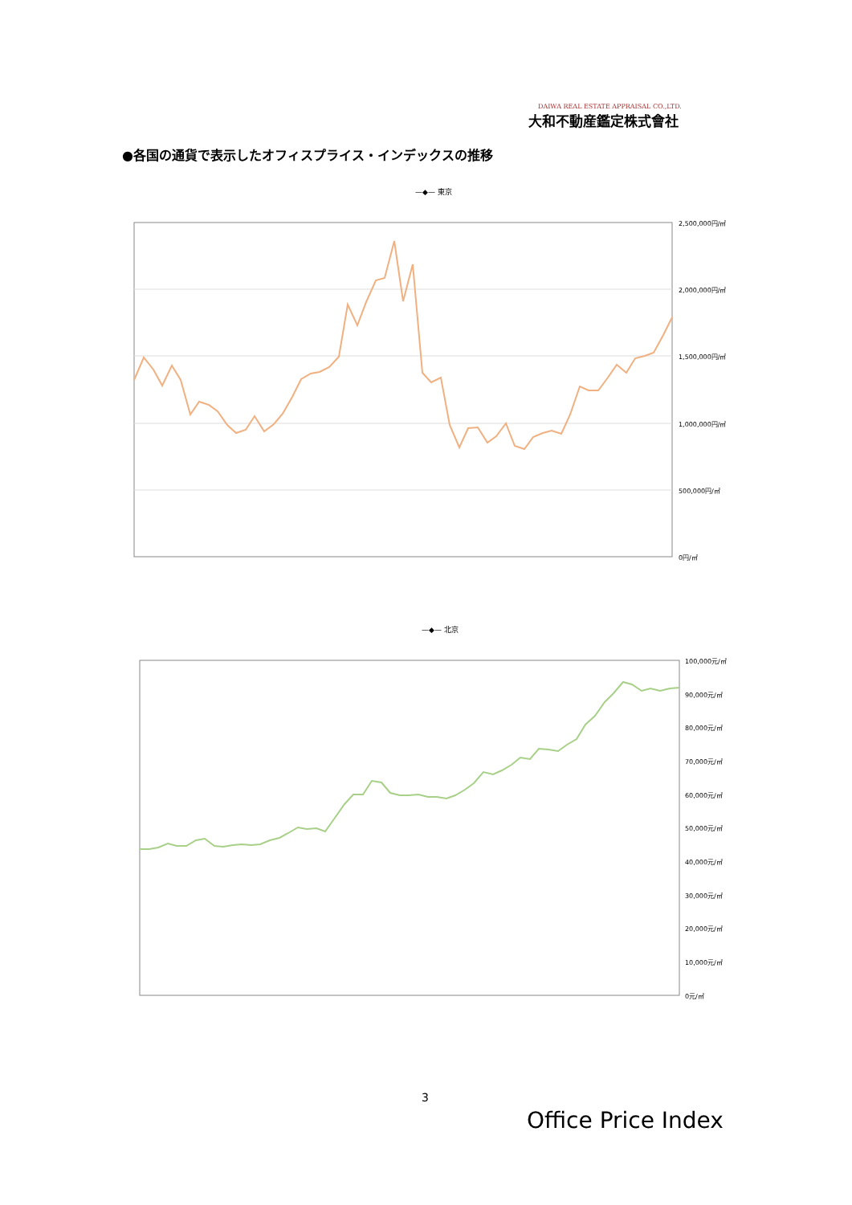DAIWA REAL ESTATE APPRAISAL CO.,LTD.
大和不動産鑑定株式會社
●各国の通貨で表示したオフィスプライス・インデックスの推移
—◆— 東京
2,500,000円/㎡
2,000,000円/㎡
1,500,000円/㎡
1,000,000円/㎡
500,000円/㎡
0円/㎡
—◆— 北京
100,000元/㎡
90,000元/㎡
80,000元/㎡
70,000元/㎡
60,000元/㎡
50,000元/㎡
40,000元/㎡
30,000元/㎡
20,000元/㎡
10,000元/㎡
0元/㎡
3
Office Price Index